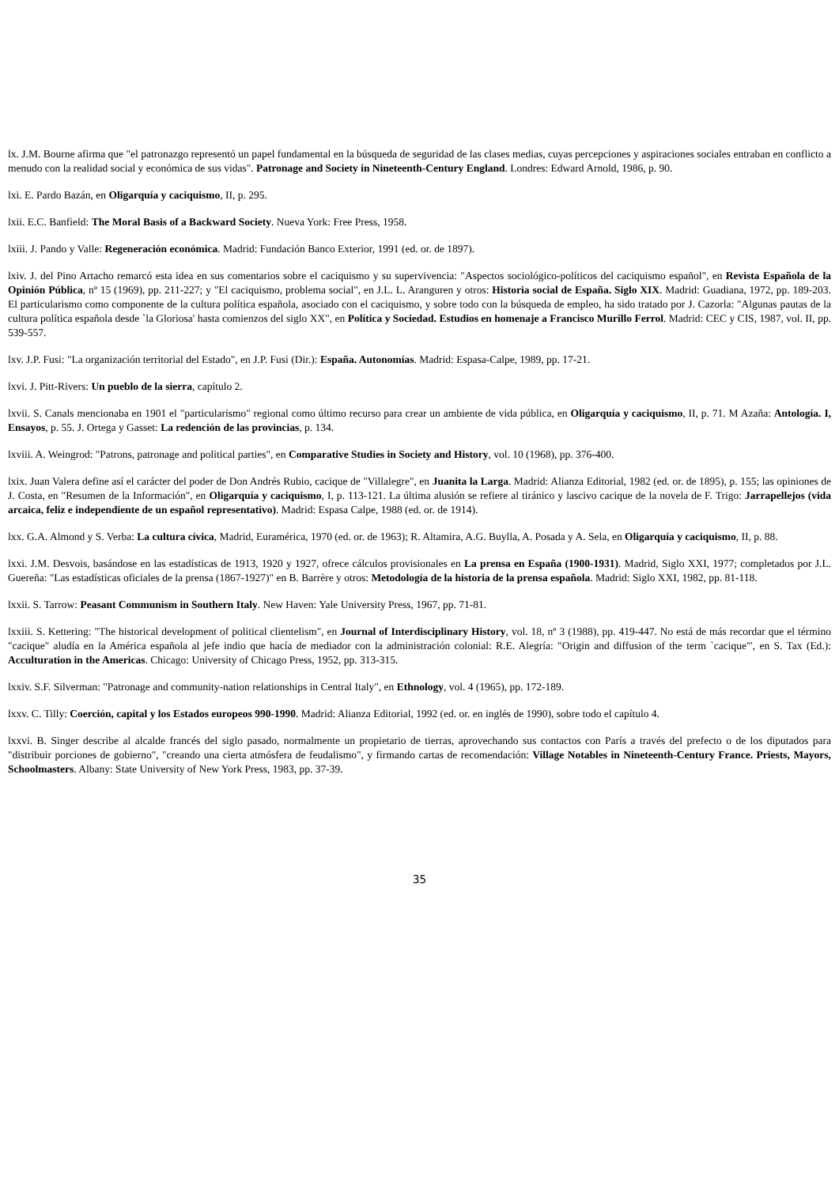lx. J.M. Bourne afirma que "el patronazgo representó un papel fundamental en la búsqueda de seguridad de las clases medias, cuyas percepciones y aspiraciones sociales entraban en conflicto a menudo con la realidad social y económica de sus vidas". Patronage and Society in Nineteenth-Century England. Londres: Edward Arnold, 1986, p. 90.
lxi. E. Pardo Bazán, en Oligarquía y caciquismo, II, p. 295.
lxii. E.C. Banfield: The Moral Basis of a Backward Society. Nueva York: Free Press, 1958.
lxiii. J. Pando y Valle: Regeneración económica. Madrid: Fundación Banco Exterior, 1991 (ed. or. de 1897).
lxiv. J. del Pino Artacho remarcó esta idea en sus comentarios sobre el caciquismo y su supervivencia: "Aspectos sociológico-políticos del caciquismo español", en Revista Española de la Opinión Pública, nº 15 (1969), pp. 211-227; y "El caciquismo, problema social", en J.L. L. Aranguren y otros: Historia social de España. Siglo XIX. Madrid: Guadiana, 1972, pp. 189-203. El particularismo como componente de la cultura política española, asociado con el caciquismo, y sobre todo con la búsqueda de empleo, ha sido tratado por J. Cazorla: "Algunas pautas de la cultura política española desde `la Gloriosa' hasta comienzos del siglo XX", en Política y Sociedad. Estudios en homenaje a Francisco Murillo Ferrol. Madrid: CEC y CIS, 1987, vol. II, pp. 539-557.
lxv. J.P. Fusi: "La organización territorial del Estado", en J.P. Fusi (Dir.): España. Autonomías. Madrid: Espasa-Calpe, 1989, pp. 17-21.
lxvi. J. Pitt-Rivers: Un pueblo de la sierra, capítulo 2.
lxvii. S. Canals mencionaba en 1901 el "particularismo" regional como último recurso para crear un ambiente de vida pública, en Oligarquía y caciquismo, II, p. 71. M Azaña: Antología. I, Ensayos, p. 55. J. Ortega y Gasset: La redención de las provincias, p. 134.
lxviii. A. Weingrod: "Patrons, patronage and political parties", en Comparative Studies in Society and History, vol. 10 (1968), pp. 376-400.
lxix. Juan Valera define así el carácter del poder de Don Andrés Rubio, cacique de "Villalegre", en Juanita la Larga. Madrid: Alianza Editorial, 1982 (ed. or. de 1895), p. 155; las opiniones de J. Costa, en "Resumen de la Información", en Oligarquía y caciquismo, I, p. 113-121. La última alusión se refiere al tiránico y lascivo cacique de la novela de F. Trigo: Jarrapellejos (vida arcaica, feliz e independiente de un español representativo). Madrid: Espasa Calpe, 1988 (ed. or. de 1914).
lxx. G.A. Almond y S. Verba: La cultura cívica, Madrid, Euramérica, 1970 (ed. or. de 1963); R. Altamira, A.G. Buylla, A. Posada y A. Sela, en Oligarquía y caciquismo, II, p. 88.
lxxi. J.M. Desvois, basándose en las estadísticas de 1913, 1920 y 1927, ofrece cálculos provisionales en La prensa en España (1900-1931). Madrid, Siglo XXI, 1977; completados por J.L. Guereña: "Las estadísticas oficiales de la prensa (1867-1927)" en B. Barrère y otros: Metodología de la historia de la prensa española. Madrid: Siglo XXI, 1982, pp. 81-118.
lxxii. S. Tarrow: Peasant Communism in Southern Italy. New Haven: Yale University Press, 1967, pp. 71-81.
lxxiii. S. Kettering: "The historical development of political clientelism", en Journal of Interdisciplinary History, vol. 18, nº 3 (1988), pp. 419-447. No está de más recordar que el término "cacique" aludía en la América española al jefe indio que hacía de mediador con la administración colonial: R.E. Alegría: "Origin and diffusion of the term `cacique'", en S. Tax (Ed.): Acculturation in the Americas. Chicago: University of Chicago Press, 1952, pp. 313-315.
lxxiv. S.F. Silverman: "Patronage and community-nation relationships in Central Italy", en Ethnology, vol. 4 (1965), pp. 172-189.
lxxv. C. Tilly: Coerción, capital y los Estados europeos 990-1990. Madrid: Alianza Editorial, 1992 (ed. or. en inglés de 1990), sobre todo el capítulo 4.
lxxvi. B. Singer describe al alcalde francés del siglo pasado, normalmente un propietario de tierras, aprovechando sus contactos con París a través del prefecto o de los diputados para "distribuir porciones de gobierno", "creando una cierta atmósfera de feudalismo", y firmando cartas de recomendación: Village Notables in Nineteenth-Century France. Priests, Mayors, Schoolmasters. Albany: State University of New York Press, 1983, pp. 37-39.
35